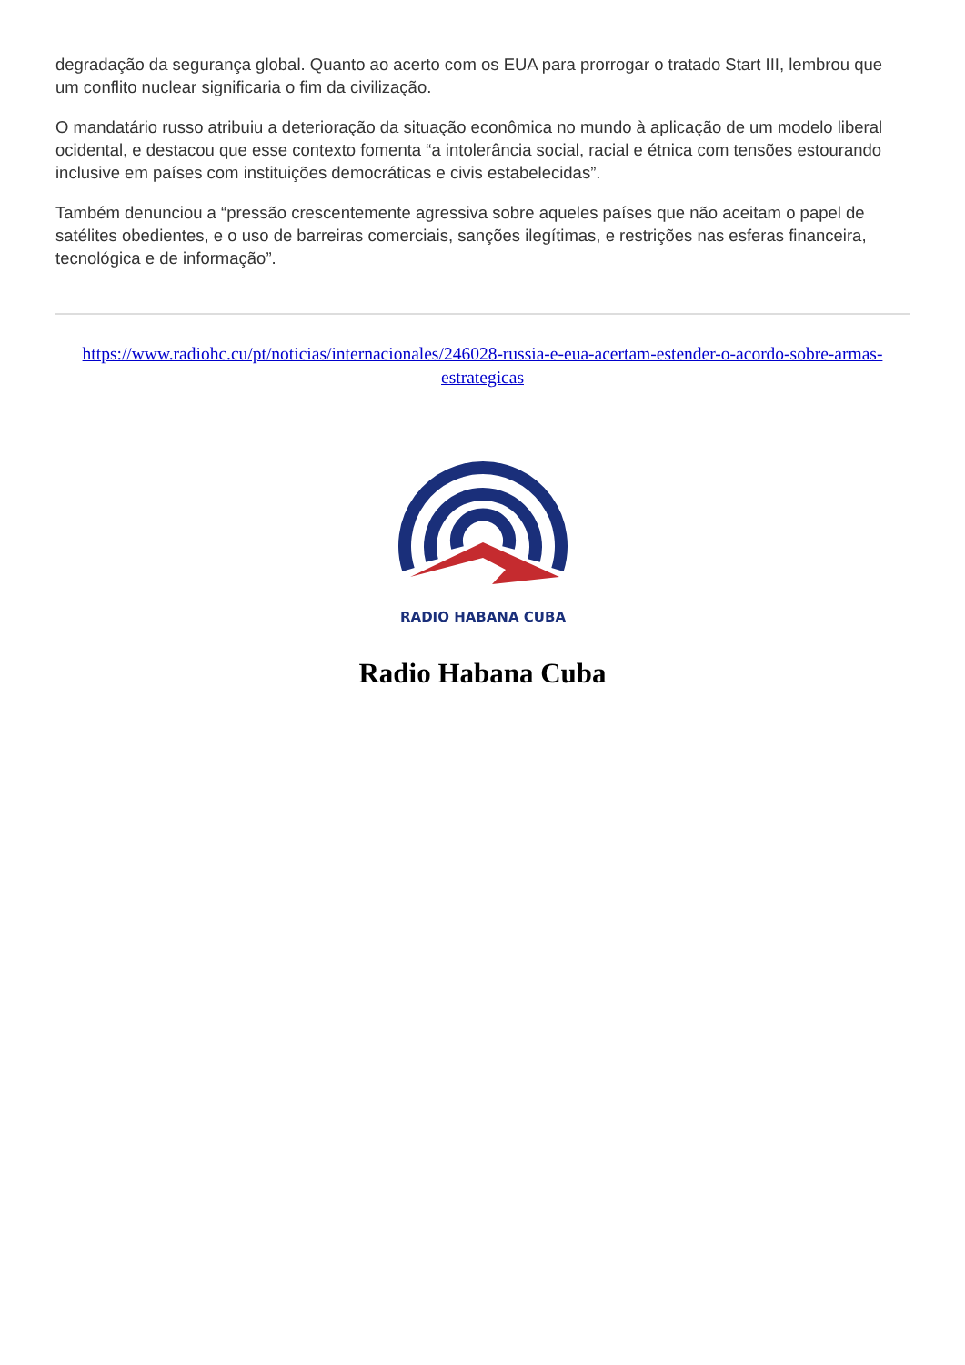degradação da segurança global. Quanto ao acerto com os EUA para prorrogar o tratado Start III, lembrou que um conflito nuclear significaria o fim da civilização.
O mandatário russo atribuiu a deterioração da situação econômica no mundo à aplicação de um modelo liberal ocidental, e destacou que esse contexto fomenta “a intolerância social, racial e étnica com tensões estourando inclusive em países com instituições democráticas e civis estabelecidas”.
Também denunciou a “pressão crescentemente agressiva sobre aqueles países que não aceitam o papel de satélites obedientes, e o uso de barreiras comerciais, sanções ilegítimas, e restrições nas esferas financeira, tecnológica e de informação”.
https://www.radiohc.cu/pt/noticias/internacionales/246028-russia-e-eua-acertam-estender-o-acordo-sobre-armas-estrategicas
RADIO HABANA CUBA
Radio Habana Cuba